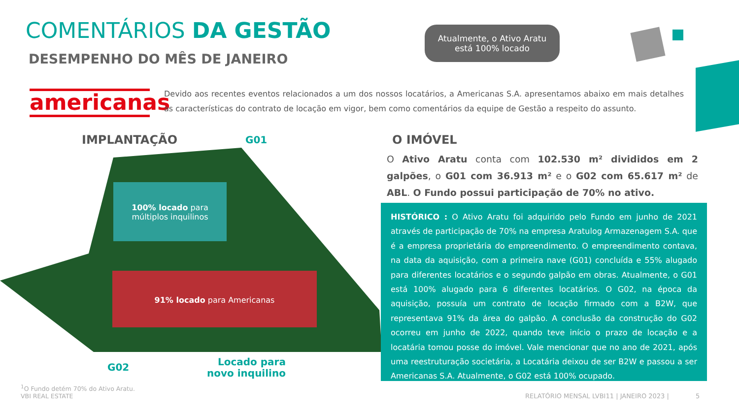COMENTÁRIOS DA GESTÃO
DESEMPENHO DO MÊS DE JANEIRO
Atualmente, o Ativo Aratu
está 100% locado
americanas
Devido aos recentes eventos relacionados a um dos nossos locatários, a Americanas S.A. apresentamos abaixo em mais detalhes as características do contrato de locação em vigor, bem como comentários da equipe de Gestão a respeito do assunto.
IMPLANTAÇÃO G01
100% locado para múltiplos inquilinos
91% locado para Americanas
G02
Locado para
novo inquilino
O IMÓVEL
O Ativo Aratu conta com 102.530 m² divididos em 2 galpões, o G01 com 36.913 m² e o G02 com 65.617 m² de ABL. O Fundo possui participação de 70% no ativo.
HISTÓRICO : O Ativo Aratu foi adquirido pelo Fundo em junho de 2021 através de participação de 70% na empresa Aratulog Armazenagem S.A. que é a empresa proprietária do empreendimento. O empreendimento contava, na data da aquisição, com a primeira nave (G01) concluída e 55% alugado para diferentes locatários e o segundo galpão em obras. Atualmente, o G01 está 100% alugado para 6 diferentes locatários. O G02, na época da aquisição, possuía um contrato de locação firmado com a B2W, que representava 91% da área do galpão. A conclusão da construção do G02 ocorreu em junho de 2022, quando teve início o prazo de locação e a locatária tomou posse do imóvel. Vale mencionar que no ano de 2021, após uma reestruturação societária, a Locatária deixou de ser B2W e passou a ser Americanas S.A. Atualmente, o G02 está 100% ocupado.
<sup>1</sup> O Fundo detém 70% do Ativo Aratu.
VBI REAL ESTATE
RELATÓRIO MENSAL LVBI11 | JANEIRO 2023 | 5